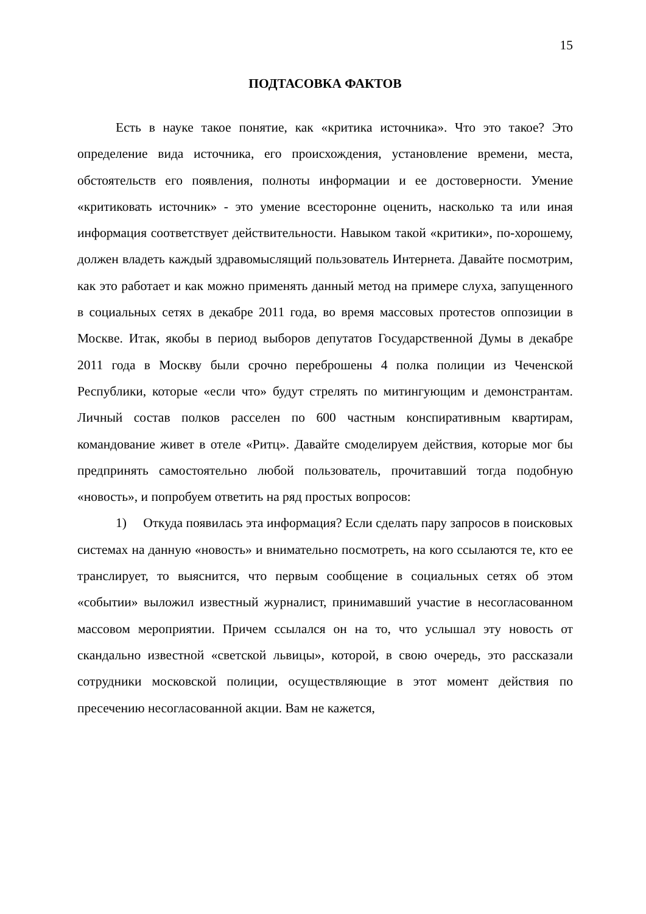15
ПОДТАСОВКА ФАКТОВ
Есть в науке такое понятие, как «критика источника». Что это такое? Это определение вида источника, его происхождения, установление времени, места, обстоятельств его появления, полноты информации и ее достоверности. Умение «критиковать источник» - это умение всесторонне оценить, насколько та или иная информация соответствует действительности. Навыком такой «критики», по-хорошему, должен владеть каждый здравомыслящий пользователь Интернета. Давайте посмотрим, как это работает и как можно применять данный метод на примере слуха, запущенного в социальных сетях в декабре 2011 года, во время массовых протестов оппозиции в Москве. Итак, якобы в период выборов депутатов Государственной Думы в декабре 2011 года в Москву были срочно переброшены 4 полка полиции из Чеченской Республики, которые «если что» будут стрелять по митингующим и демонстрантам. Личный состав полков расселен по 600 частным конспиративным квартирам, командование живет в отеле «Ритц». Давайте смоделируем действия, которые мог бы предпринять самостоятельно любой пользователь, прочитавший тогда подобную «новость», и попробуем ответить на ряд простых вопросов:
1) Откуда появилась эта информация? Если сделать пару запросов в поисковых системах на данную «новость» и внимательно посмотреть, на кого ссылаются те, кто ее транслирует, то выяснится, что первым сообщение в социальных сетях об этом «событии» выложил известный журналист, принимавший участие в несогласованном массовом мероприятии. Причем ссылался он на то, что услышал эту новость от скандально известной «светской львицы», которой, в свою очередь, это рассказали сотрудники московской полиции, осуществляющие в этот момент действия по пресечению несогласованной акции. Вам не кажется,